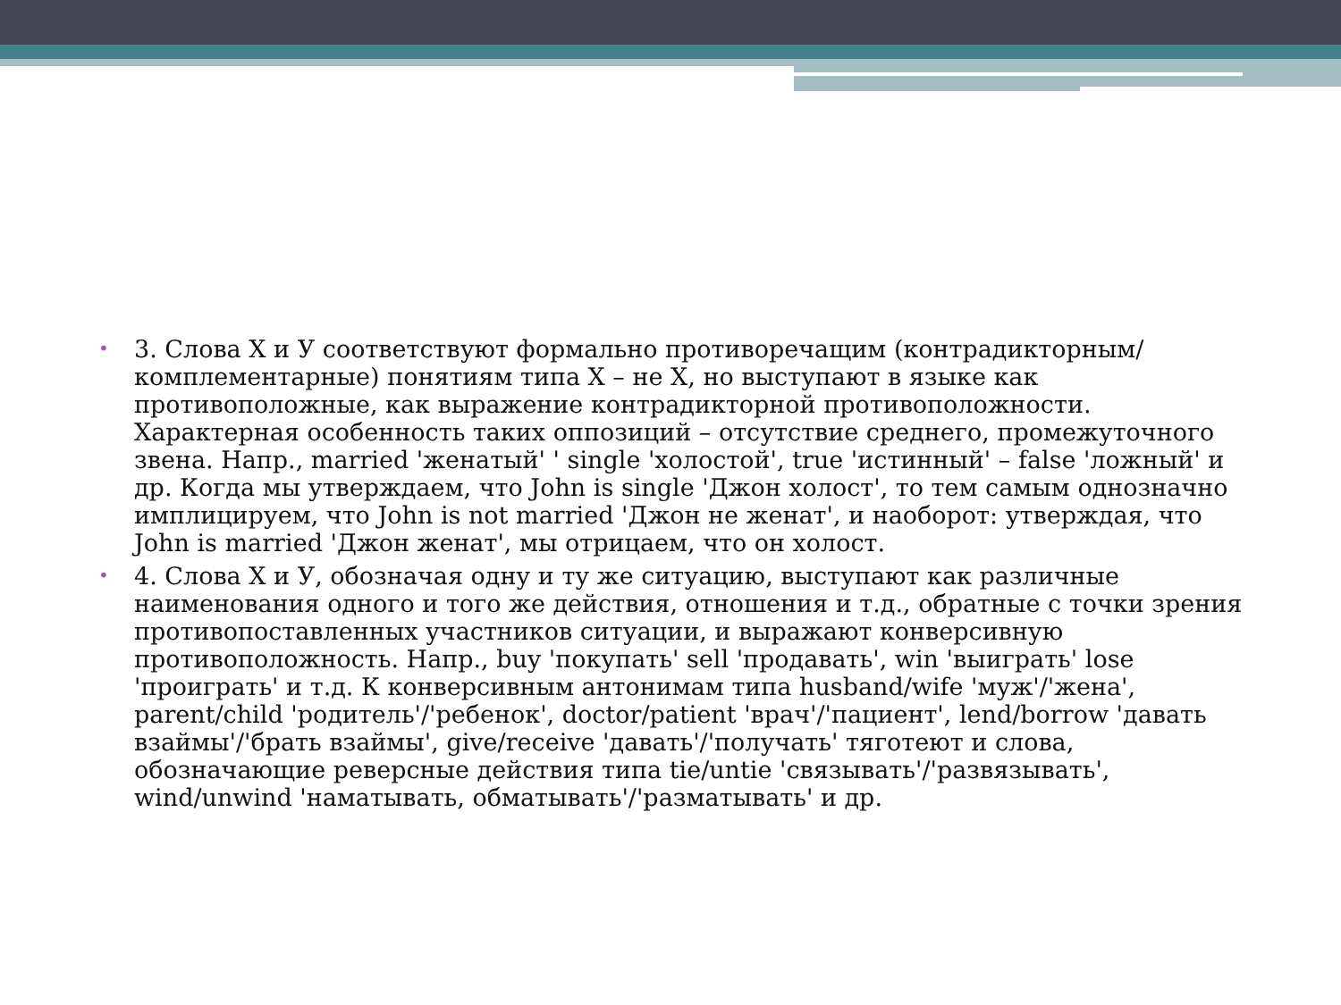• 3. Слова Х и У соответствуют формально противоречащим (контрадикторным/комплементарные) понятиям типа Х – не Х, но выступают в языке как противоположные, как выражение контрадикторной противоположности. Характерная особенность таких оппозиций – отсутствие среднего, промежуточного звена. Напр., married 'женатый' ' single 'холостой', true 'истинный' – false 'ложный' и др. Когда мы утверждаем, что John is single 'Джон холост', то тем самым однозначно имплицируем, что John is not married 'Джон не женат', и наоборот: утверждая, что John is married 'Джон женат', мы отрицаем, что он холост.
• 4. Слова Х и У, обозначая одну и ту же ситуацию, выступают как различные наименования одного и того же действия, отношения и т.д., обратные с точки зрения противопоставленных участников ситуации, и выражают конверсивную противоположность. Напр., buy 'покупать' sell 'продавать', win 'выиграть' lose 'проиграть' и т.д. К конверсивным антонимам типа husband/wife 'муж'/'жена', parent/child 'родитель'/'ребенок', doctor/patient 'врач'/'пациент', lend/borrow 'давать взаймы'/'брать взаймы', give/receive 'давать'/'получать' тяготеют и слова, обозначающие реверсные действия типа tie/untie 'связывать'/'развязывать', wind/unwind 'наматывать, обматывать'/'разматывать' и др.